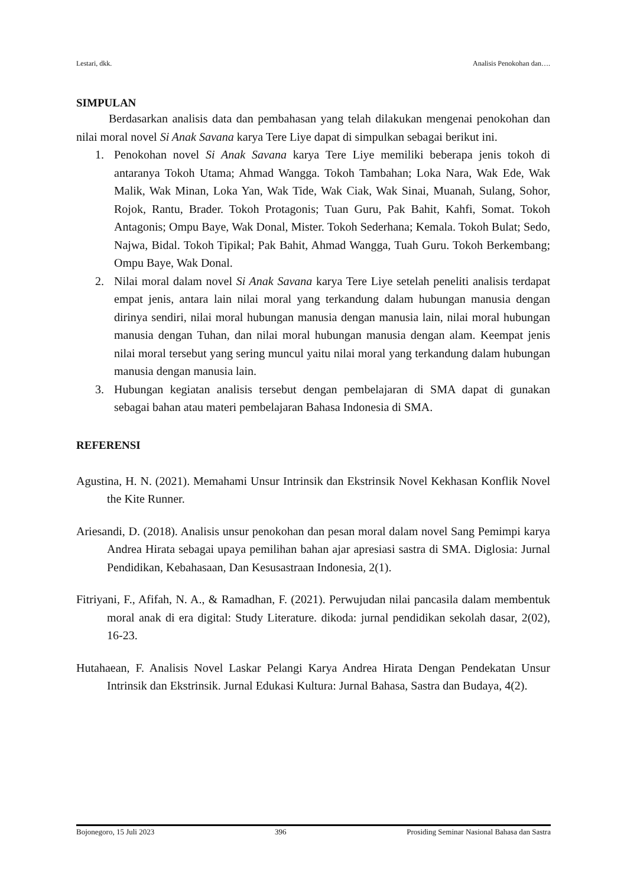Lestari, dkk. Analisis Penokohan dan….
SIMPULAN
Berdasarkan analisis data dan pembahasan yang telah dilakukan mengenai penokohan dan nilai moral novel Si Anak Savana karya Tere Liye dapat di simpulkan sebagai berikut ini.
1. Penokohan novel Si Anak Savana karya Tere Liye memiliki beberapa jenis tokoh di antaranya Tokoh Utama; Ahmad Wangga. Tokoh Tambahan; Loka Nara, Wak Ede, Wak Malik, Wak Minan, Loka Yan, Wak Tide, Wak Ciak, Wak Sinai, Muanah, Sulang, Sohor, Rojok, Rantu, Brader. Tokoh Protagonis; Tuan Guru, Pak Bahit, Kahfi, Somat. Tokoh Antagonis; Ompu Baye, Wak Donal, Mister. Tokoh Sederhana; Kemala. Tokoh Bulat; Sedo, Najwa, Bidal. Tokoh Tipikal; Pak Bahit, Ahmad Wangga, Tuah Guru. Tokoh Berkembang; Ompu Baye, Wak Donal.
2. Nilai moral dalam novel Si Anak Savana karya Tere Liye setelah peneliti analisis terdapat empat jenis, antara lain nilai moral yang terkandung dalam hubungan manusia dengan dirinya sendiri, nilai moral hubungan manusia dengan manusia lain, nilai moral hubungan manusia dengan Tuhan, dan nilai moral hubungan manusia dengan alam. Keempat jenis nilai moral tersebut yang sering muncul yaitu nilai moral yang terkandung dalam hubungan manusia dengan manusia lain.
3. Hubungan kegiatan analisis tersebut dengan pembelajaran di SMA dapat di gunakan sebagai bahan atau materi pembelajaran Bahasa Indonesia di SMA.
REFERENSI
Agustina, H. N. (2021). Memahami Unsur Intrinsik dan Ekstrinsik Novel Kekhasan Konflik Novel the Kite Runner.
Ariesandi, D. (2018). Analisis unsur penokohan dan pesan moral dalam novel Sang Pemimpi karya Andrea Hirata sebagai upaya pemilihan bahan ajar apresiasi sastra di SMA. Diglosia: Jurnal Pendidikan, Kebahasaan, Dan Kesusastraan Indonesia, 2(1).
Fitriyani, F., Afifah, N. A., & Ramadhan, F. (2021). Perwujudan nilai pancasila dalam membentuk moral anak di era digital: Study Literature. dikoda: jurnal pendidikan sekolah dasar, 2(02), 16-23.
Hutahaean, F. Analisis Novel Laskar Pelangi Karya Andrea Hirata Dengan Pendekatan Unsur Intrinsik dan Ekstrinsik. Jurnal Edukasi Kultura: Jurnal Bahasa, Sastra dan Budaya, 4(2).
Bojonegoro, 15 Juli 2023 396 Prosiding Seminar Nasional Bahasa dan Sastra